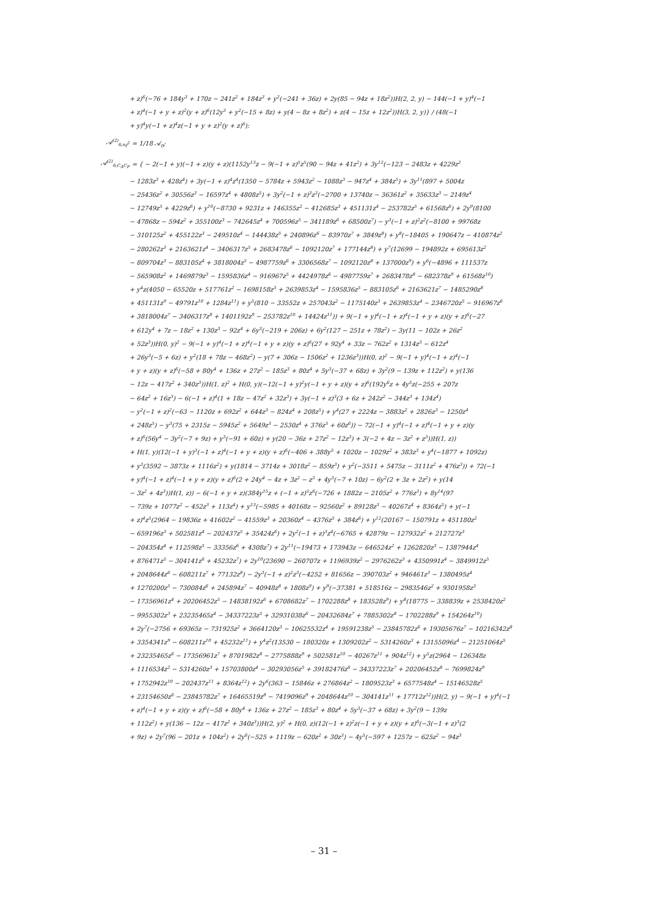+ z)<sup>6</sup>(−76 + 184y<sup>3</sup> + 170z − 241z<sup>2</sup> + 184z<sup>3</sup> + y<sup>2</sup>(−241 + 36z) + 2y(85 − 94z + 18z<sup>2</sup>))H(2, 2, y) − 144(−1 + y)<sup>4</sup>(−1
+ z)<sup>4</sup>(−1 + y + z)<sup>2</sup>(y + z)<sup>6</sup>(12y<sup>3</sup> + y<sup>2</sup>(−15 + 8z) + y(4 − 8z + 8z<sup>2</sup>) + z(4 − 15z + 12z<sup>2</sup>))H(3, 2, y)} / (48(−1
+ y)<sup>4</sup>y(−1 + z)<sup>4</sup>z(−1 + y + z)<sup>2</sup>(y + z)<sup>6</sup>);
𝒜<sup>(2)</sup><sub>6;n<sub>f</sub><sup>2</sup></sub> = 1/18 𝒜<sub>0</sub>;
𝒜<sup>(2)</sup><sub>6;C<sub>A</sub>C<sub>F</sub></sub> = { − 2(−1 + y)(−1 + z)(y + z)(1152y<sup>13</sup>z − 9(−1 + z)<sup>5</sup>z<sup>5</sup>(90 − 94z + 41z<sup>2</sup>) + 3y<sup>12</sup>(−123 − 2483z + 4229z<sup>2</sup>
− 1283z<sup>3</sup> + 428z<sup>4</sup>) + 3y(−1 + z)<sup>4</sup>z<sup>4</sup>(1350 − 5784z + 5943z<sup>2</sup> − 1088z<sup>3</sup> − 947z<sup>4</sup> + 384z<sup>5</sup>) + 3y<sup>11</sup>(897 + 5004z
− 25436z<sup>2</sup> + 30556z<sup>3</sup> − 16597z<sup>4</sup> + 4808z<sup>5</sup>) + 3y<sup>2</sup>(−1 + z)<sup>3</sup>z<sup>3</sup>(−2700 + 13740z − 36361z<sup>2</sup> + 35633z<sup>3</sup> − 2149z<sup>4</sup>
− 12749z<sup>5</sup> + 4229z<sup>6</sup>) + y<sup>10</sup>(−8730 + 9231z + 146355z<sup>2</sup> − 412685z<sup>3</sup> + 451131z<sup>4</sup> − 253782z<sup>5</sup> + 61568z<sup>6</sup>) + 2y<sup>9</sup>(8100
− 47868z − 594z<sup>2</sup> + 355100z<sup>3</sup> − 742645z<sup>4</sup> + 700596z<sup>5</sup> − 341189z<sup>6</sup> + 68500z<sup>7</sup>) − y<sup>3</sup>(−1 + z)<sup>2</sup>z<sup>2</sup>(−8100 + 99768z
− 310125z<sup>2</sup> + 455122z<sup>3</sup> − 249510z<sup>4</sup> − 144438z<sup>5</sup> + 240896z<sup>6</sup> − 83970z<sup>7</sup> + 3849z<sup>8</sup>) + y<sup>8</sup>(−18405 + 190647z − 410874z<sup>2</sup>
− 280262z<sup>3</sup> + 2163621z<sup>4</sup> − 3406317z<sup>5</sup> + 2683478z<sup>6</sup> − 1092120z<sup>7</sup> + 177144z<sup>8</sup>) + y<sup>7</sup>(12699 − 194892z + 695613z<sup>2</sup>
− 809704z<sup>3</sup> − 883105z<sup>4</sup> + 3818004z<sup>5</sup> − 4987759z<sup>6</sup> + 3306568z<sup>7</sup> − 1092120z<sup>8</sup> + 137000z<sup>9</sup>) + y<sup>6</sup>(−4896 + 111537z
− 565908z<sup>2</sup> + 1469879z<sup>3</sup> − 1595836z<sup>4</sup> − 916967z<sup>5</sup> + 4424978z<sup>6</sup> − 4987759z<sup>7</sup> + 2683478z<sup>8</sup> − 682378z<sup>9</sup> + 61568z<sup>10</sup>)
+ y<sup>4</sup>z(4050 − 65520z + 517761z<sup>2</sup> − 1698158z<sup>3</sup> + 2639853z<sup>4</sup> − 1595836z<sup>5</sup> − 883105z<sup>6</sup> + 2163621z<sup>7</sup> − 1485290z<sup>8</sup>
+ 451131z<sup>9</sup> − 49791z<sup>10</sup> + 1284z<sup>11</sup>) + y<sup>5</sup>(810 − 33552z + 257043z<sup>2</sup> − 1175140z<sup>3</sup> + 2639853z<sup>4</sup> − 2346720z<sup>5</sup> − 916967z<sup>6</sup>
+ 3818004z<sup>7</sup> − 3406317z<sup>8</sup> + 1401192z<sup>9</sup> − 253782z<sup>10</sup> + 14424z<sup>11</sup>)) + 9(−1 + y)<sup>4</sup>(−1 + z)<sup>4</sup>(−1 + y + z)(y + z)<sup>6</sup>(−27
+ 612y<sup>4</sup> + 7z − 18z<sup>2</sup> + 130z<sup>3</sup> − 92z<sup>4</sup> + 6y<sup>3</sup>(−219 + 206z) + 6y<sup>2</sup>(127 − 251z + 78z<sup>2</sup>) − 3y(11 − 102z + 26z<sup>2</sup>
+ 52z<sup>3</sup>))H(0, y)<sup>2</sup> − 9(−1 + y)<sup>4</sup>(−1 + z)<sup>4</sup>(−1 + y + z)(y + z)<sup>6</sup>(27 + 92y<sup>4</sup> + 33z − 762z<sup>2</sup> + 1314z<sup>3</sup> − 612z<sup>4</sup>
+ 26y<sup>3</sup>(−5 + 6z) + y<sup>2</sup>(18 + 78z − 468z<sup>2</sup>) − y(7 + 306z − 1506z<sup>2</sup> + 1236z<sup>3</sup>))H(0, z)<sup>2</sup> − 9(−1 + y)<sup>4</sup>(−1 + z)<sup>4</sup>(−1
+ y + z)(y + z)<sup>6</sup>(−58 + 80y<sup>4</sup> + 136z + 27z<sup>2</sup> − 185z<sup>3</sup> + 80z<sup>4</sup> + 5y<sup>3</sup>(−37 + 68z) + 3y<sup>2</sup>(9 − 139z + 112z<sup>2</sup>) + y(136
− 12z − 417z<sup>2</sup> + 340z<sup>3</sup>))H(1, z)<sup>2</sup> + H(0, y)(−12(−1 + y)<sup>2</sup>y(−1 + y + z)(y + z)<sup>6</sup>(192y<sup>6</sup>z + 4y<sup>5</sup>z(−255 + 207z
− 64z<sup>2</sup> + 16z<sup>3</sup>) − 6(−1 + z)<sup>4</sup>(1 + 18z − 47z<sup>2</sup> + 32z<sup>3</sup>) + 3y(−1 + z)<sup>3</sup>(3 + 6z + 242z<sup>2</sup> − 344z<sup>3</sup> + 134z<sup>4</sup>)
− y<sup>2</sup>(−1 + z)<sup>2</sup>(−63 − 1120z + 692z<sup>2</sup> + 644z<sup>3</sup> − 824z<sup>4</sup> + 208z<sup>5</sup>) + y<sup>4</sup>(27 + 2224z − 3883z<sup>2</sup> + 2826z<sup>3</sup> − 1250z<sup>4</sup>
+ 248z<sup>5</sup>) − y<sup>3</sup>(75 + 2315z − 5945z<sup>2</sup> + 5649z<sup>3</sup> − 2530z<sup>4</sup> + 376z<sup>5</sup> + 60z<sup>6</sup>)) − 72(−1 + y)<sup>4</sup>(−1 + z)<sup>4</sup>(−1 + y + z)(y
+ z)<sup>6</sup>(56y<sup>4</sup> − 3y<sup>2</sup>(−7 + 9z) + y<sup>3</sup>(−91 + 60z) + y(20 − 36z + 27z<sup>2</sup> − 12z<sup>3</sup>) + 3(−2 + 4z − 3z<sup>2</sup> + z<sup>3</sup>))H(1, z))
+ H(1, y)(12(−1 + y)<sup>3</sup>(−1 + z)<sup>4</sup>(−1 + y + z)(y + z)<sup>6</sup>(−406 + 388y<sup>5</sup> + 1020z − 1029z<sup>2</sup> + 383z<sup>3</sup> + y<sup>4</sup>(−1877 + 1092z)
+ y<sup>3</sup>(3592 − 3873z + 1116z<sup>2</sup>) + y(1814 − 3714z + 3018z<sup>2</sup> − 859z<sup>3</sup>) + y<sup>2</sup>(−3511 + 5475z − 3111z<sup>2</sup> + 476z<sup>3</sup>)) + 72(−1
+ y)<sup>4</sup>(−1 + z)<sup>4</sup>(−1 + y + z)(y + z)<sup>6</sup>(2 + 24y<sup>4</sup> − 4z + 3z<sup>2</sup> − z<sup>3</sup> + 4y<sup>3</sup>(−7 + 10z) − 6y<sup>2</sup>(2 + 3z + 2z<sup>2</sup>) + y(14
− 3z<sup>2</sup> + 4z<sup>3</sup>))H(1, z)) − 6(−1 + y + z)(384y<sup>15</sup>z + (−1 + z)<sup>5</sup>z<sup>6</sup>(−726 + 1882z − 2105z<sup>2</sup> + 776z<sup>3</sup>) + 8y<sup>14</sup>(97
− 739z + 1077z<sup>2</sup> − 452z<sup>3</sup> + 113z<sup>4</sup>) + y<sup>13</sup>(−5985 + 40168z − 92560z<sup>2</sup> + 89128z<sup>3</sup> − 40267z<sup>4</sup> + 8364z<sup>5</sup>) + y(−1
+ z)<sup>4</sup>z<sup>5</sup>(2964 − 19836z + 41602z<sup>2</sup> − 41559z<sup>3</sup> + 20360z<sup>4</sup> − 4376z<sup>5</sup> + 384z<sup>6</sup>) + y<sup>12</sup>(20167 − 150791z + 451180z<sup>2</sup>
− 659196z<sup>3</sup> + 502581z<sup>4</sup> − 202437z<sup>5</sup> + 35424z<sup>6</sup>) + 2y<sup>2</sup>(−1 + z)<sup>3</sup>z<sup>4</sup>(−6765 + 42879z − 127932z<sup>2</sup> + 212727z<sup>3</sup>
− 204354z<sup>4</sup> + 112598z<sup>5</sup> − 33356z<sup>6</sup> + 4308z<sup>7</sup>) + 2y<sup>11</sup>(−19473 + 173943z − 646524z<sup>2</sup> + 1262820z<sup>3</sup> − 1387944z<sup>4</sup>
+ 876471z<sup>5</sup> − 304141z<sup>6</sup> + 45232z<sup>7</sup>) + 2y<sup>10</sup>(23690 − 260707z + 1196939z<sup>2</sup> − 2976262z<sup>3</sup> + 4350991z<sup>4</sup> − 3849912z<sup>5</sup>
+ 2048644z<sup>6</sup> − 608211z<sup>7</sup> + 77132z<sup>8</sup>) − 2y<sup>3</sup>(−1 + z)<sup>2</sup>z<sup>3</sup>(−4252 + 81656z − 390703z<sup>2</sup> + 946461z<sup>3</sup> − 1380495z<sup>4</sup>
+ 1270200z<sup>5</sup> − 730084z<sup>6</sup> + 245894z<sup>7</sup> − 40948z<sup>8</sup> + 1808z<sup>9</sup>) + y<sup>9</sup>(−37381 + 518516z − 2983546z<sup>2</sup> + 9301958z<sup>3</sup>
− 17356961z<sup>4</sup> + 20206452z<sup>5</sup> − 14838192z<sup>6</sup> + 6708682z<sup>7</sup> − 1702288z<sup>8</sup> + 183528z<sup>9</sup>) + y<sup>8</sup>(18775 − 338839z + 2538420z<sup>2</sup>
− 9955302z<sup>3</sup> + 23235465z<sup>4</sup> − 34337223z<sup>5</sup> + 32931038z<sup>6</sup> − 20432684z<sup>7</sup> + 7885302z<sup>8</sup> − 1702288z<sup>9</sup> + 154264z<sup>10</sup>)
+ 2y<sup>7</sup>(−2756 + 69365z − 731925z<sup>2</sup> + 3664120z<sup>3</sup> − 10625532z<sup>4</sup> + 19591238z<sup>5</sup> − 23845782z<sup>6</sup> + 19305676z<sup>7</sup> − 10216342z<sup>8</sup>
+ 3354341z<sup>9</sup> − 608211z<sup>10</sup> + 45232z<sup>11</sup>) + y<sup>4</sup>z<sup>2</sup>(13530 − 180320z + 1309202z<sup>2</sup> − 5314260z<sup>3</sup> + 13155096z<sup>4</sup> − 21251064z<sup>5</sup>
+ 23235465z<sup>6</sup> − 17356961z<sup>7</sup> + 8701982z<sup>8</sup> − 2775888z<sup>9</sup> + 502581z<sup>10</sup> − 40267z<sup>11</sup> + 904z<sup>12</sup>) + y<sup>5</sup>z(2964 − 126348z
+ 1116534z<sup>2</sup> − 5314260z<sup>3</sup> + 15703800z<sup>4</sup> − 30293056z<sup>5</sup> + 39182476z<sup>6</sup> − 34337223z<sup>7</sup> + 20206452z<sup>8</sup> − 7699824z<sup>9</sup>
+ 1752942z<sup>10</sup> − 202437z<sup>11</sup> + 8364z<sup>12</sup>) + 2y<sup>6</sup>(363 − 15846z + 276864z<sup>2</sup> − 1809523z<sup>3</sup> + 6577548z<sup>4</sup> − 15146528z<sup>5</sup>
+ 23154650z<sup>6</sup> − 23845782z<sup>7</sup> + 16465519z<sup>8</sup> − 7419096z<sup>9</sup> + 2048644z<sup>10</sup> − 304141z<sup>11</sup> + 17712z<sup>12</sup>))H(2, y) − 9(−1 + y)<sup>4</sup>(−1
+ z)<sup>4</sup>(−1 + y + z)(y + z)<sup>6</sup>(−58 + 80y<sup>4</sup> + 136z + 27z<sup>2</sup> − 185z<sup>3</sup> + 80z<sup>4</sup> + 5y<sup>3</sup>(−37 + 68z) + 3y<sup>2</sup>(9 − 139z
+ 112z<sup>2</sup>) + y(136 − 12z − 417z<sup>2</sup> + 340z<sup>3</sup>))H(2, y)<sup>2</sup> + H(0, z)(12(−1 + z)<sup>2</sup>z(−1 + y + z)(y + z)<sup>6</sup>(−3(−1 + z)<sup>3</sup>(2
+ 9z) + 2y<sup>7</sup>(96 − 201z + 104z<sup>2</sup>) + 2y<sup>6</sup>(−525 + 1119z − 620z<sup>2</sup> + 30z<sup>3</sup>) − 4y<sup>5</sup>(−597 + 1257z − 625z<sup>2</sup> − 94z<sup>3</sup>
– 31 –